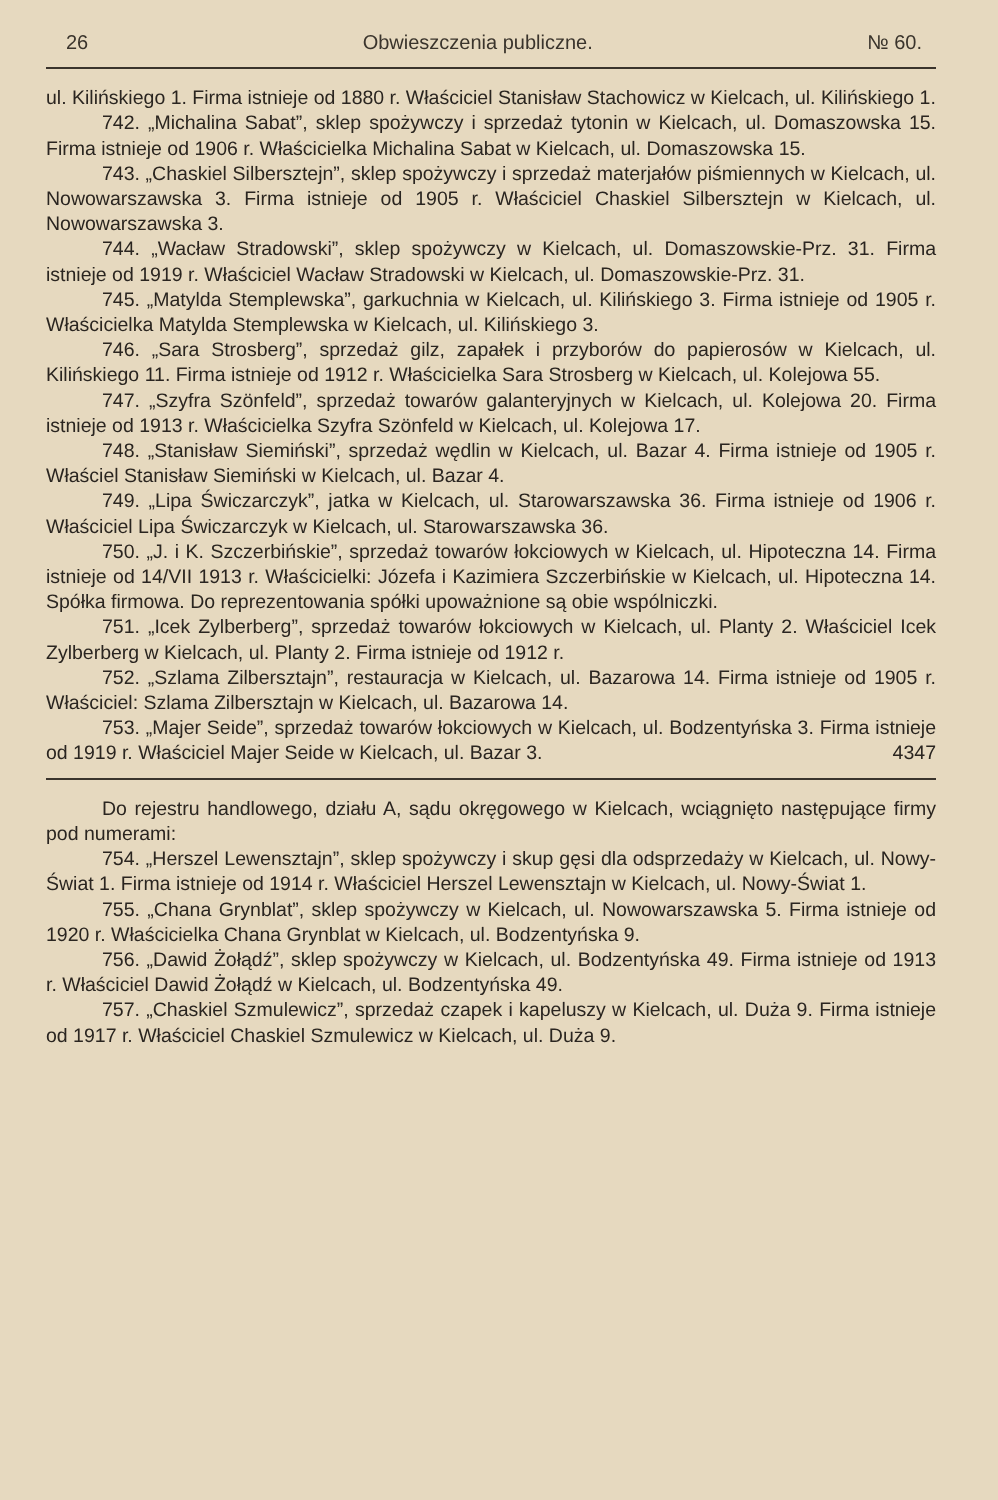26 Obwieszczenia publiczne. № 60.
ul. Kilińskiego 1. Firma istnieje od 1880 r. Właściciel Stanisław Stachowicz w Kielcach, ul. Kilińskiego 1.
742. „Michalina Sabat”, sklep spożywczy i sprzedaż tytonin w Kielcach, ul. Domaszowska 15. Firma istnieje od 1906 r. Właścicielka Michalina Sabat w Kielcach, ul. Domaszowska 15.
743. „Chaskiel Silbersztejn”, sklep spożywczy i sprzedaż materjałów piśmiennych w Kielcach, ul. Nowowarszawska 3. Firma istnieje od 1905 r. Właściciel Chaskiel Silbersztejn w Kielcach, ul. Nowowarszawska 3.
744. „Wacław Stradowski”, sklep spożywczy w Kielcach, ul. Domaszowskie-Prz. 31. Firma istnieje od 1919 r. Właściciel Wacław Stradowski w Kielcach, ul. Domaszowskie-Prz. 31.
745. „Matylda Stemplewska”, garkuchnia w Kielcach, ul. Kilińskiego 3. Firma istnieje od 1905 r. Właścicielka Matylda Stemplewska w Kielcach, ul. Kilińskiego 3.
746. „Sara Strosberg”, sprzedaż gilz, zapałek i przyborów do papierosów w Kielcach, ul. Kilińskiego 11. Firma istnieje od 1912 r. Właścicielka Sara Strosberg w Kielcach, ul. Kolejowa 55.
747. „Szyfra Szönfeld”, sprzedaż towarów galanteryjnych w Kielcach, ul. Kolejowa 20. Firma istnieje od 1913 r. Właścicielka Szyfra Szönfeld w Kielcach, ul. Kolejowa 17.
748. „Stanisław Siemiński”, sprzedaż wędlin w Kielcach, ul. Bazar 4. Firma istnieje od 1905 r. Właściel Stanisław Siemiński w Kielcach, ul. Bazar 4.
749. „Lipa Świczarczyk”, jatka w Kielcach, ul. Starowarszawska 36. Firma istnieje od 1906 r. Właściciel Lipa Świczarczyk w Kielcach, ul. Starowarszawska 36.
750. „J. i K. Szczerbińskie”, sprzedaż towarów łokciowych w Kielcach, ul. Hipoteczna 14. Firma istnieje od 14/VII 1913 r. Właścicielki: Józefa i Kazimiera Szczerbińskie w Kielcach, ul. Hipoteczna 14. Spółka firmowa. Do reprezentowania spółki upoważnione są obie wspólniczki.
751. „Icek Zylberberg”, sprzedaż towarów łokciowych w Kielcach, ul. Planty 2. Właściciel Icek Zylberberg w Kielcach, ul. Planty 2. Firma istnieje od 1912 r.
752. „Szlama Zilbersztajn”, restauracja w Kielcach, ul. Bazarowa 14. Firma istnieje od 1905 r. Właściciel: Szlama Zilbersztajn w Kielcach, ul. Bazarowa 14.
753. „Majer Seide”, sprzedaż towarów łokciowych w Kielcach, ul. Bodzentyńska 3. Firma istnieje od 1919 r. Właściciel Majer Seide w Kielcach, ul. Bazar 3. 4347
Do rejestru handlowego, działu A, sądu okręgowego w Kielcach, wciągnięto następujące firmy pod numerami:
754. „Herszel Lewensztajn”, sklep spożywczy i skup gęsi dla odsprzedaży w Kielcach, ul. Nowy-Świat 1. Firma istnieje od 1914 r. Właściciel Herszel Lewensztajn w Kielcach, ul. Nowy-Świat 1.
755. „Chana Grynblat”, sklep spożywczy w Kielcach, ul. Nowowarszawska 5. Firma istnieje od 1920 r. Właścicielka Chana Grynblat w Kielcach, ul. Bodzentyńska 9.
756. „Dawid Żołądź”, sklep spożywczy w Kielcach, ul. Bodzentyńska 49. Firma istnieje od 1913 r. Właściciel Dawid Żołądź w Kielcach, ul. Bodzentyńska 49.
757. „Chaskiel Szmulewicz”, sprzedaż czapek i kapeluszy w Kielcach, ul. Duża 9. Firma istnieje od 1917 r. Właściciel Chaskiel Szmulewicz w Kielcach, ul. Duża 9.